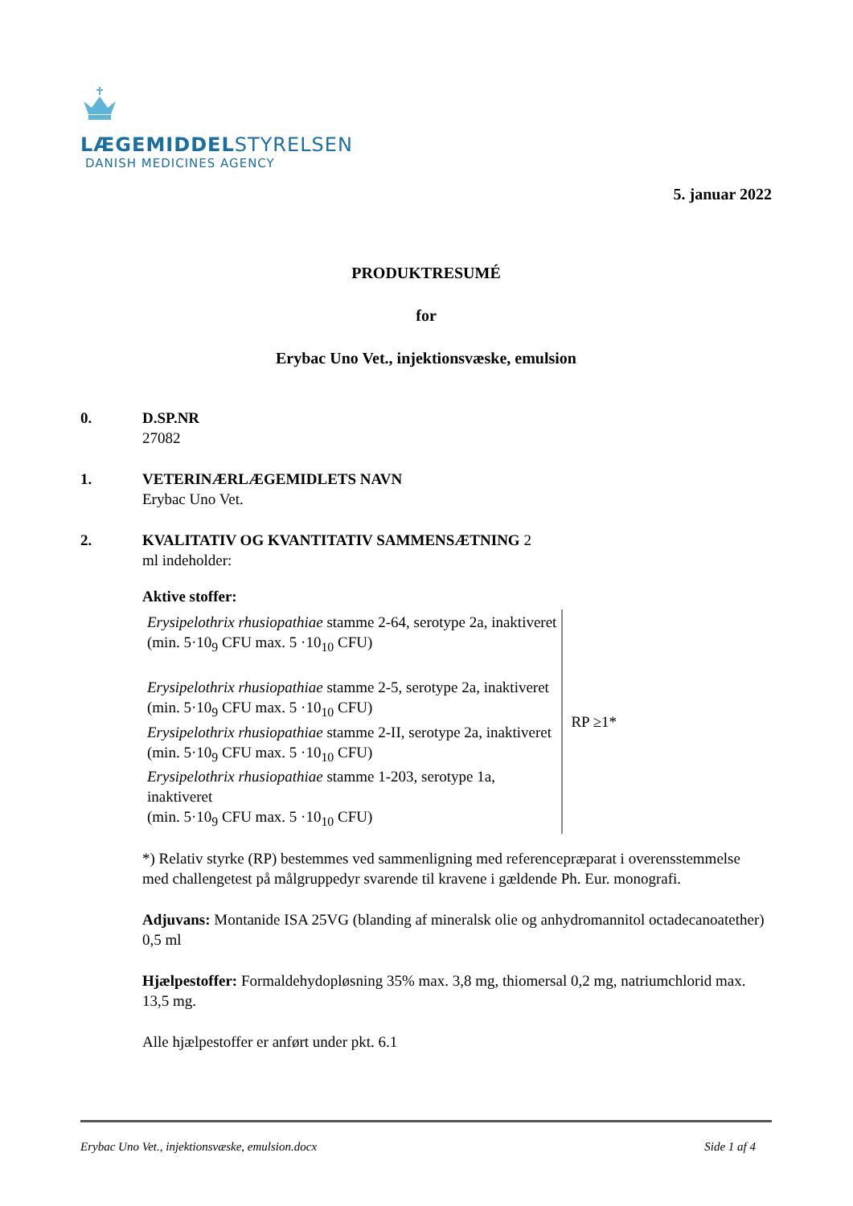LÆGEMIDDELSTYRELSEN
DANISH MEDICINES AGENCY
5. januar 2022
PRODUKTRESUMÉ
for
Erybac Uno Vet., injektionsvæske, emulsion
0. D.SP.NR
27082
1. VETERINÆRLÆGEMIDLETS NAVN
Erybac Uno Vet.
2. KVALITATIV OG KVANTITATIV SAMMENSÆTNING 2
ml indeholder:
Aktive stoffer:
| Erysipelothrix rhusiopathiae stamme 2-64, serotype 2a, inaktiveret (min. 5·10<sub>9</sub> CFU max. 5 ·10<sub>10</sub> CFU) Erysipelothrix rhusiopathiae stamme 2-5, serotype 2a, inaktiveret (min. 5·10<sub>9</sub> CFU max. 5 ·10<sub>10</sub> CFU) Erysipelothrix rhusiopathiae stamme 2-II, serotype 2a, inaktiveret (min. 5·10<sub>9</sub> CFU max. 5 ·10<sub>10</sub> CFU) Erysipelothrix rhusiopathiae stamme 1-203, serotype 1a, inaktiveret (min. 5·10<sub>9</sub> CFU max. 5 ·10<sub>10</sub> CFU) | RP ≥1* |
*) Relativ styrke (RP) bestemmes ved sammenligning med referencepræparat i overensstemmelse
med challengetest på målgruppedyr svarende til kravene i gældende Ph. Eur. monografi.
Adjuvans: Montanide ISA 25VG (blanding af mineralsk olie og anhydromannitol octadecanoatether) 0,5 ml
Hjælpestoffer: Formaldehydopløsning 35% max. 3,8 mg, thiomersal 0,2 mg, natriumchlorid max. 13,5 mg.
Alle hjælpestoffer er anført under pkt. 6.1
Erybac Uno Vet., injektionsvæske, emulsion.docx Side 1 af 4